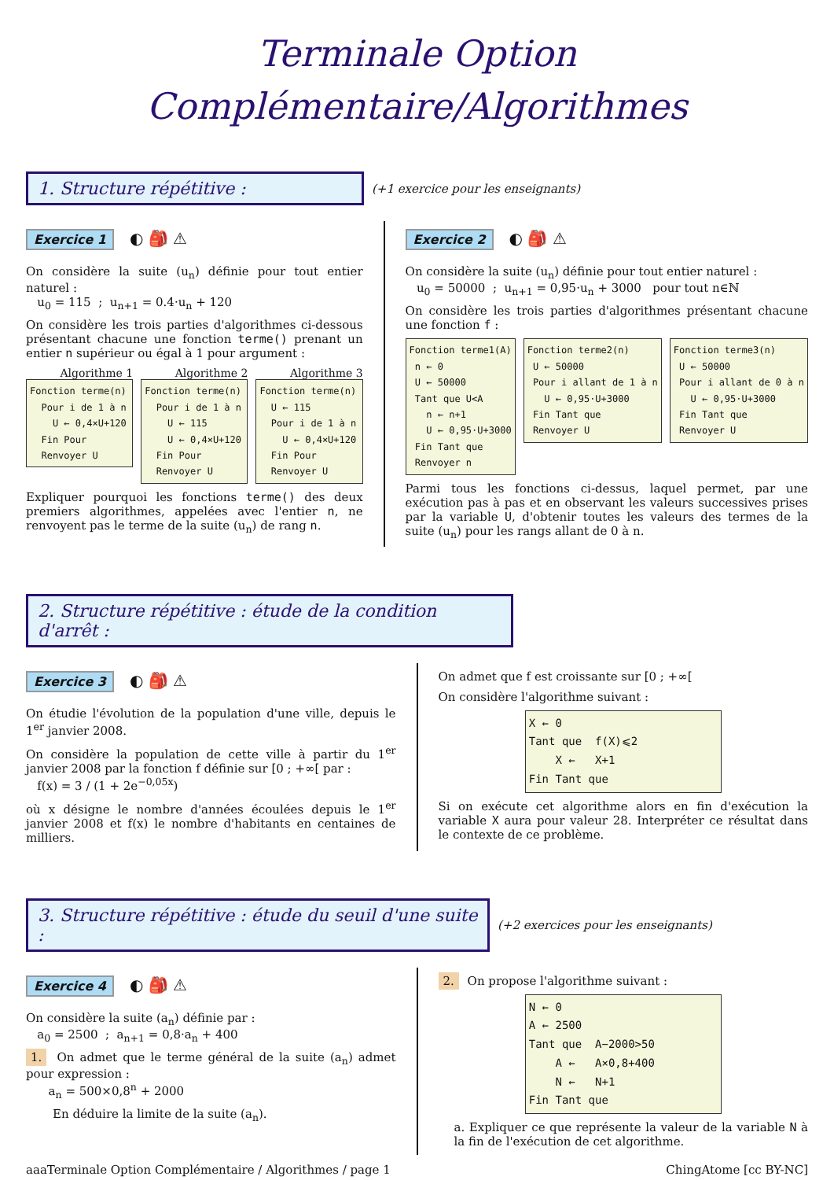Terminale Option
Complémentaire/Algorithmes
1. Structure répétitive :
(+1 exercice pour les enseignants)
Exercice 1 ◐ 🎒 ⚠
On considère la suite (u<sub>n</sub>) définie pour tout entier naturel :
u<sub>0</sub> = 115 ; u<sub>n+1</sub> = 0.4·u<sub>n</sub> + 120
On considère les trois parties d'algorithmes ci-dessous présentant chacune une fonction terme() prenant un entier n supérieur ou égal à 1 pour argument :
Algorithme 1
Fonction terme(n) Pour i de 1 à n U ← 0,4×U+120 Fin Pour Renvoyer U
Algorithme 2
Fonction terme(n) Pour i de 1 à n U ← 115 U ← 0,4×U+120 Fin Pour Renvoyer U
Algorithme 3
Fonction terme(n) U ← 115 Pour i de 1 à n U ← 0,4×U+120 Fin Pour Renvoyer U
Expliquer pourquoi les fonctions terme() des deux premiers algorithmes, appelées avec l'entier n, ne renvoyent pas le terme de la suite (u<sub>n</sub>) de rang n.
Exercice 2 ◐ 🎒 ⚠
On considère la suite (u<sub>n</sub>) définie pour tout entier naturel :
u<sub>0</sub> = 50000 ; u<sub>n+1</sub> = 0,95·u<sub>n</sub> + 3000 pour tout n∈ℕ
On considère les trois parties d'algorithmes présentant chacune une fonction f :
Fonction terme1(A) n ← 0 U ← 50000 Tant que U<A n ← n+1 U ← 0,95·U+3000 Fin Tant que Renvoyer n
Fonction terme2(n) U ← 50000 Pour i allant de 1 à n U ← 0,95·U+3000 Fin Tant que Renvoyer U
Fonction terme3(n) U ← 50000 Pour i allant de 0 à n U ← 0,95·U+3000 Fin Tant que Renvoyer U
Parmi tous les fonctions ci-dessus, laquel permet, par une exécution pas à pas et en observant les valeurs successives prises par la variable U, d'obtenir toutes les valeurs des termes de la suite (u<sub>n</sub>) pour les rangs allant de 0 à n.
2. Structure répétitive : étude de la condition d'arrêt :
Exercice 3 ◐ 🎒 ⚠
On étudie l'évolution de la population d'une ville, depuis le 1<sup>er</sup> janvier 2008.
On considère la population de cette ville à partir du 1<sup>er</sup> janvier 2008 par la fonction f définie sur [0 ; +∞[ par :
f(x) = 3 / (1 + 2e<sup>−0,05x</sup>)
où x désigne le nombre d'années écoulées depuis le 1<sup>er</sup> janvier 2008 et f(x) le nombre d'habitants en centaines de milliers.
On admet que f est croissante sur [0 ; +∞[
On considère l'algorithme suivant :
X ← 0 Tant que f(X)⩽2 X ← X+1 Fin Tant que
Si on exécute cet algorithme alors en fin d'exécution la variable X aura pour valeur 28. Interpréter ce résultat dans le contexte de ce problème.
3. Structure répétitive : étude du seuil d'une suite :
(+2 exercices pour les enseignants)
Exercice 4 ◐ 🎒 ⚠
On considère la suite (a<sub>n</sub>) définie par :
a<sub>0</sub> = 2500 ; a<sub>n+1</sub> = 0,8·a<sub>n</sub> + 400
1. On admet que le terme général de la suite (a<sub>n</sub>) admet pour expression :
a<sub>n</sub> = 500×0,8<sup>n</sup> + 2000
En déduire la limite de la suite (a<sub>n</sub>).
2. On propose l'algorithme suivant :
N ← 0 A ← 2500 Tant que A−2000>50 A ← A×0,8+400 N ← N+1 Fin Tant que
a. Expliquer ce que représente la valeur de la variable N à la fin de l'exécution de cet algorithme.
aaaTerminale Option Complémentaire / Algorithmes / page 1 ChingAtome [cc BY-NC]